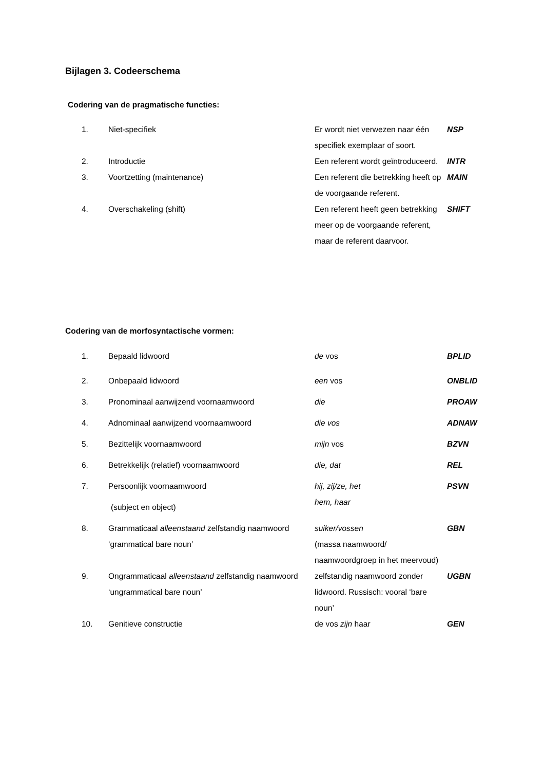Bijlagen 3. Codeerschema
Codering van de pragmatische functies:
| 1. | Niet-specifiek | Er wordt niet verwezen naar één specifiek exemplaar of soort. | NSP |
| 2. | Introductie | Een referent wordt geïntroduceerd. | INTR |
| 3. | Voortzetting (maintenance) | Een referent die betrekking heeft op de voorgaande referent. | MAIN |
| 4. | Overschakeling (shift) | Een referent heeft geen betrekking meer op de voorgaande referent, maar de referent daarvoor. | SHIFT |
Codering van de morfosyntactische vormen:
| 1. | Bepaald lidwoord | de vos | BPLID |
| 2. | Onbepaald lidwoord | een vos | ONBLID |
| 3. | Pronominaal aanwijzend voornaamwoord | die | PROAW |
| 4. | Adnominaal aanwijzend voornaamwoord | die vos | ADNAW |
| 5. | Bezittelijk voornaamwoord | mijn vos | BZVN |
| 6. | Betrekkelijk (relatief) voornaamwoord | die, dat | REL |
| 7. | Persoonlijk voornaamwoord (subject en object) | hij, zij/ze, het hem, haar | PSVN |
| 8. | Grammaticaal alleenstaand zelfstandig naamwoord ‘grammatical bare noun’ | suiker/vossen (massa naamwoord/ naamwoordgroep in het meervoud) | GBN |
| 9. | Ongrammaticaal alleenstaand zelfstandig naamwoord ‘ungrammatical bare noun’ | zelfstandig naamwoord zonder lidwoord. Russisch: vooral ‘bare noun’ | UGBN |
| 10. | Genitieve constructie | de vos zijn haar | GEN |